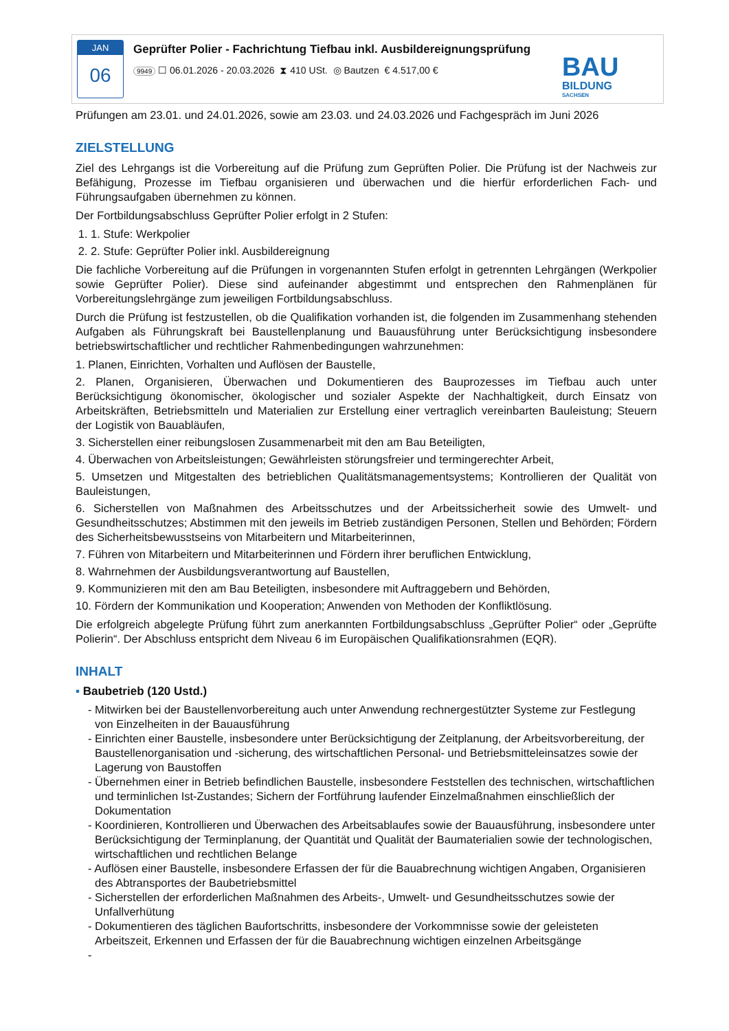JAN
06
Geprüfter Polier - Fachrichtung Tiefbau inkl. Ausbildereignungsprüfung
9949 ☐ 06.01.2026 - 20.03.2026 ⧗ 410 USt. ◎ Bautzen € 4.517,00 €
BAU
BILDUNG
SACHSEN
Prüfungen am 23.01. und 24.01.2026, sowie am 23.03. und 24.03.2026 und Fachgespräch im Juni 2026
ZIELSTELLUNG
Ziel des Lehrgangs ist die Vorbereitung auf die Prüfung zum Geprüften Polier. Die Prüfung ist der Nachweis zur Befähigung, Prozesse im Tiefbau organisieren und überwachen und die hierfür erforderlichen Fach- und Führungsaufgaben übernehmen zu können.
Der Fortbildungsabschluss Geprüfter Polier erfolgt in 2 Stufen:
1. 1. Stufe: Werkpolier
2. 2. Stufe: Geprüfter Polier inkl. Ausbildereignung
Die fachliche Vorbereitung auf die Prüfungen in vorgenannten Stufen erfolgt in getrennten Lehrgängen (Werkpolier sowie Geprüfter Polier). Diese sind aufeinander abgestimmt und entsprechen den Rahmenplänen für Vorbereitungslehrgänge zum jeweiligen Fortbildungsabschluss.
Durch die Prüfung ist festzustellen, ob die Qualifikation vorhanden ist, die folgenden im Zusammenhang stehenden Aufgaben als Führungskraft bei Baustellenplanung und Bauausführung unter Berücksichtigung insbesondere betriebswirtschaftlicher und rechtlicher Rahmenbedingungen wahrzunehmen:
1. Planen, Einrichten, Vorhalten und Auflösen der Baustelle,
2. Planen, Organisieren, Überwachen und Dokumentieren des Bauprozesses im Tiefbau auch unter Berücksichtigung ökonomischer, ökologischer und sozialer Aspekte der Nachhaltigkeit, durch Einsatz von Arbeitskräften, Betriebsmitteln und Materialien zur Erstellung einer vertraglich vereinbarten Bauleistung; Steuern der Logistik von Bauabläufen,
3. Sicherstellen einer reibungslosen Zusammenarbeit mit den am Bau Beteiligten,
4. Überwachen von Arbeitsleistungen; Gewährleisten störungsfreier und termingerechter Arbeit,
5. Umsetzen und Mitgestalten des betrieblichen Qualitätsmanagementsystems; Kontrollieren der Qualität von Bauleistungen,
6. Sicherstellen von Maßnahmen des Arbeitsschutzes und der Arbeitssicherheit sowie des Umwelt- und Gesundheitsschutzes; Abstimmen mit den jeweils im Betrieb zuständigen Personen, Stellen und Behörden; Fördern des Sicherheitsbewusstseins von Mitarbeitern und Mitarbeiterinnen,
7. Führen von Mitarbeitern und Mitarbeiterinnen und Fördern ihrer beruflichen Entwicklung,
8. Wahrnehmen der Ausbildungsverantwortung auf Baustellen,
9. Kommunizieren mit den am Bau Beteiligten, insbesondere mit Auftraggebern und Behörden,
10. Fördern der Kommunikation und Kooperation; Anwenden von Methoden der Konfliktlösung.
Die erfolgreich abgelegte Prüfung führt zum anerkannten Fortbildungsabschluss „Geprüfter Polier“ oder „Geprüfte Polierin“. Der Abschluss entspricht dem Niveau 6 im Europäischen Qualifikationsrahmen (EQR).
INHALT
▪ Baubetrieb (120 Ustd.)
- Mitwirken bei der Baustellenvorbereitung auch unter Anwendung rechnergestützter Systeme zur Festlegung von Einzelheiten in der Bauausführung
- Einrichten einer Baustelle, insbesondere unter Berücksichtigung der Zeitplanung, der Arbeitsvorbereitung, der Baustellenorganisation und -sicherung, des wirtschaftlichen Personal- und Betriebsmitteleinsatzes sowie der Lagerung von Baustoffen
- Übernehmen einer in Betrieb befindlichen Baustelle, insbesondere Feststellen des technischen, wirtschaftlichen und terminlichen Ist-Zustandes; Sichern der Fortführung laufender Einzelmaßnahmen einschließlich der Dokumentation
- Koordinieren, Kontrollieren und Überwachen des Arbeitsablaufes sowie der Bauausführung, insbesondere unter Berücksichtigung der Terminplanung, der Quantität und Qualität der Baumaterialien sowie der technologischen, wirtschaftlichen und rechtlichen Belange
- Auflösen einer Baustelle, insbesondere Erfassen der für die Bauabrechnung wichtigen Angaben, Organisieren des Abtransportes der Baubetriebsmittel
- Sicherstellen der erforderlichen Maßnahmen des Arbeits-, Umwelt- und Gesundheitsschutzes sowie der Unfallverhütung
- Dokumentieren des täglichen Baufortschritts, insbesondere der Vorkommnisse sowie der geleisteten Arbeitszeit, Erkennen und Erfassen der für die Bauabrechnung wichtigen einzelnen Arbeitsgänge
-